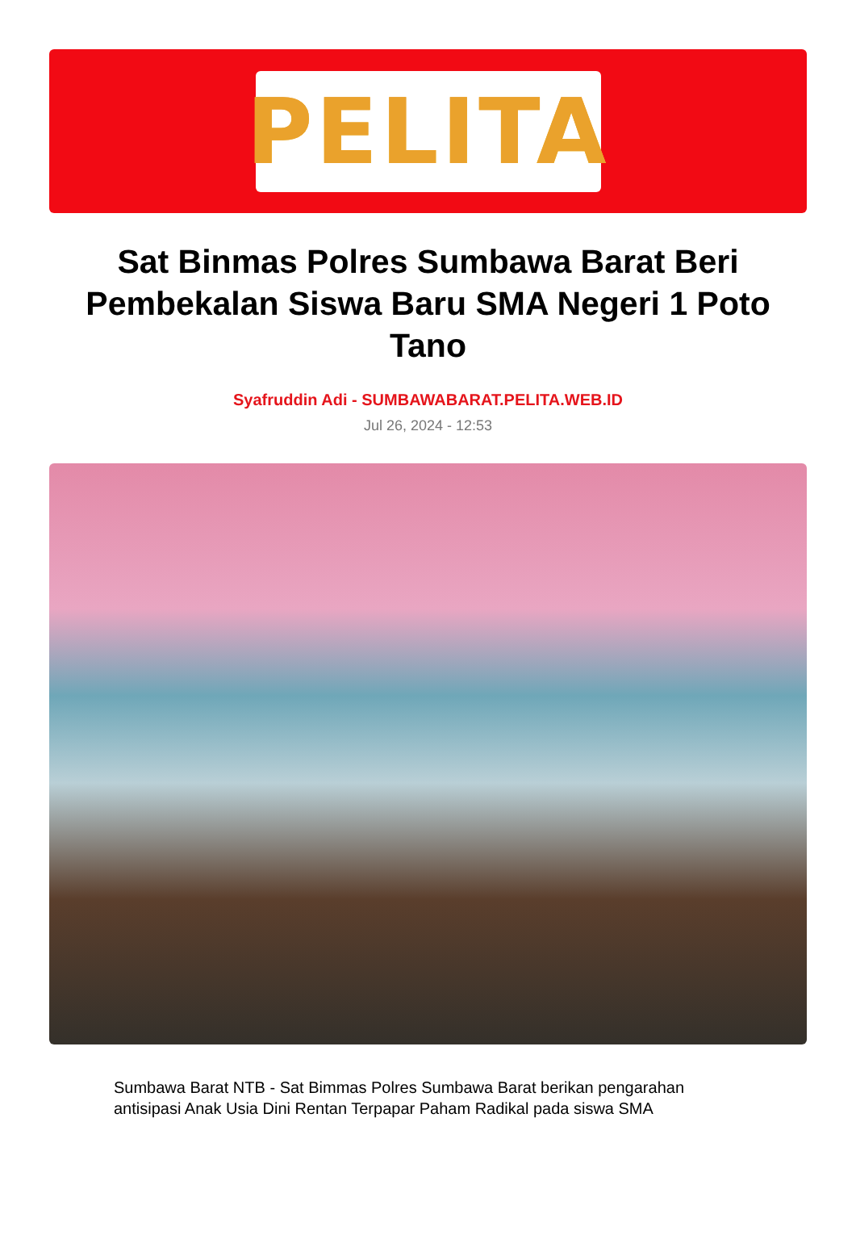PELITA
Sat Binmas Polres Sumbawa Barat Beri Pembekalan Siswa Baru SMA Negeri 1 Poto Tano
Syafruddin Adi - SUMBAWABARAT.PELITA.WEB.ID
Jul 26, 2024 - 12:53
Sumbawa Barat NTB - Sat Bimmas Polres Sumbawa Barat berikan pengarahan antisipasi Anak Usia Dini Rentan Terpapar Paham Radikal pada siswa SMA